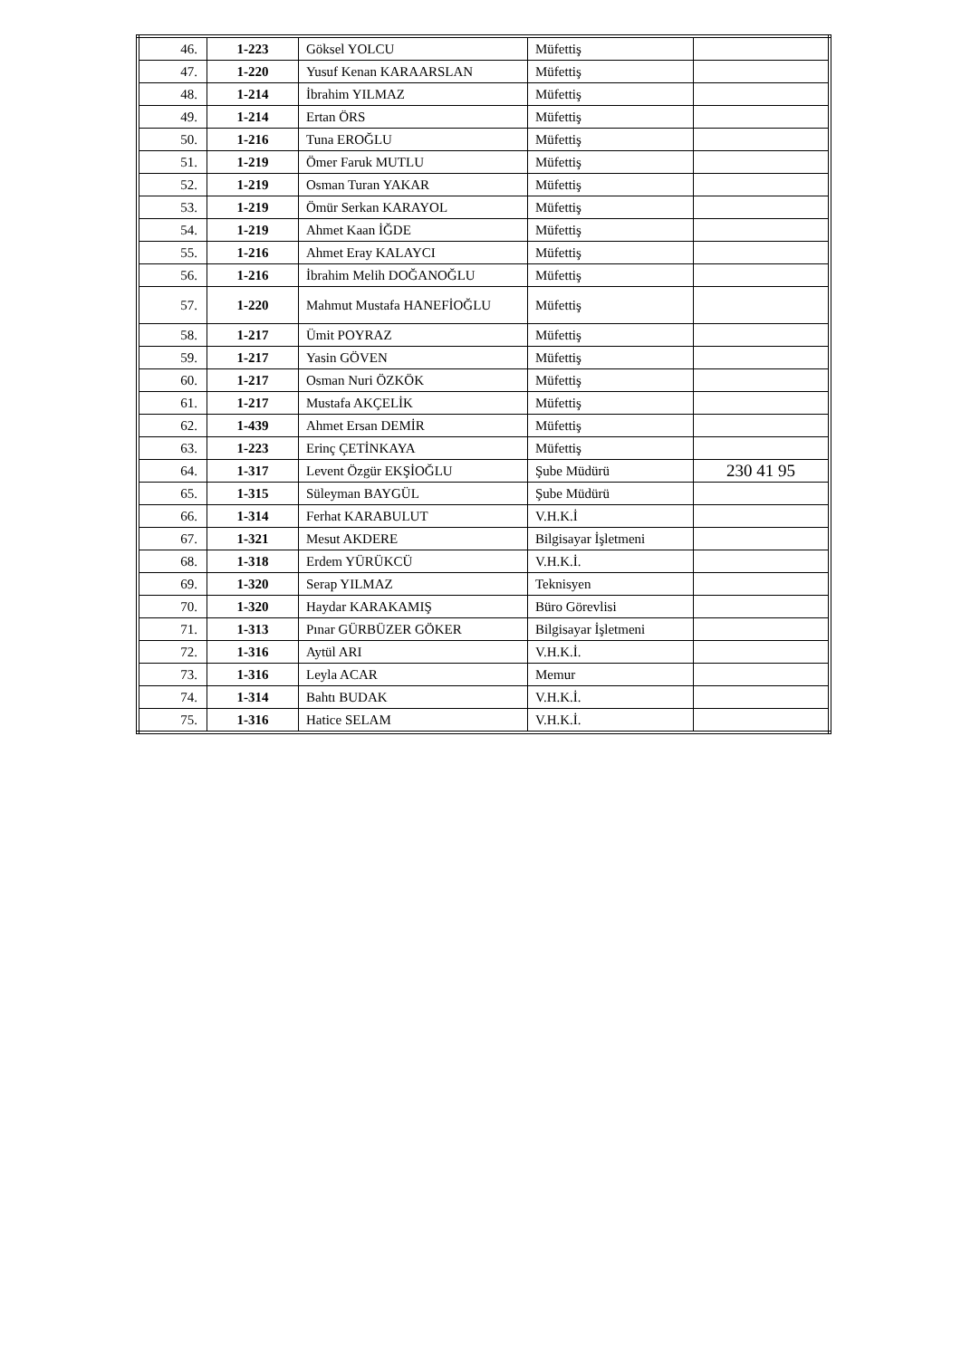| 46. | 1-223 | Göksel YOLCU | Müfettiş | |
| 47. | 1-220 | Yusuf Kenan KARAARSLAN | Müfettiş | |
| 48. | 1-214 | İbrahim YILMAZ | Müfettiş | |
| 49. | 1-214 | Ertan ÖRS | Müfettiş | |
| 50. | 1-216 | Tuna EROĞLU | Müfettiş | |
| 51. | 1-219 | Ömer Faruk MUTLU | Müfettiş | |
| 52. | 1-219 | Osman Turan YAKAR | Müfettiş | |
| 53. | 1-219 | Ömür Serkan KARAYOL | Müfettiş | |
| 54. | 1-219 | Ahmet Kaan İĞDE | Müfettiş | |
| 55. | 1-216 | Ahmet Eray KALAYCI | Müfettiş | |
| 56. | 1-216 | İbrahim Melih DOĞANOĞLU | Müfettiş | |
| 57. | 1-220 | Mahmut Mustafa HANEFİOĞLU | Müfettiş | |
| 58. | 1-217 | Ümit POYRAZ | Müfettiş | |
| 59. | 1-217 | Yasin GÖVEN | Müfettiş | |
| 60. | 1-217 | Osman Nuri ÖZKÖK | Müfettiş | |
| 61. | 1-217 | Mustafa AKÇELİK | Müfettiş | |
| 62. | 1-439 | Ahmet Ersan DEMİR | Müfettiş | |
| 63. | 1-223 | Erinç ÇETİNKAYA | Müfettiş | |
| 64. | 1-317 | Levent Özgür EKŞİOĞLU | Şube Müdürü | 230 41 95 |
| 65. | 1-315 | Süleyman BAYGÜL | Şube Müdürü | |
| 66. | 1-314 | Ferhat KARABULUT | V.H.K.İ | |
| 67. | 1-321 | Mesut AKDERE | Bilgisayar İşletmeni | |
| 68. | 1-318 | Erdem YÜRÜKCÜ | V.H.K.İ. | |
| 69. | 1-320 | Serap YILMAZ | Teknisyen | |
| 70. | 1-320 | Haydar KARAKAMIŞ | Büro Görevlisi | |
| 71. | 1-313 | Pınar GÜRBÜZER GÖKER | Bilgisayar İşletmeni | |
| 72. | 1-316 | Aytül ARI | V.H.K.İ. | |
| 73. | 1-316 | Leyla ACAR | Memur | |
| 74. | 1-314 | Bahtı BUDAK | V.H.K.İ. | |
| 75. | 1-316 | Hatice SELAM | V.H.K.İ. | |